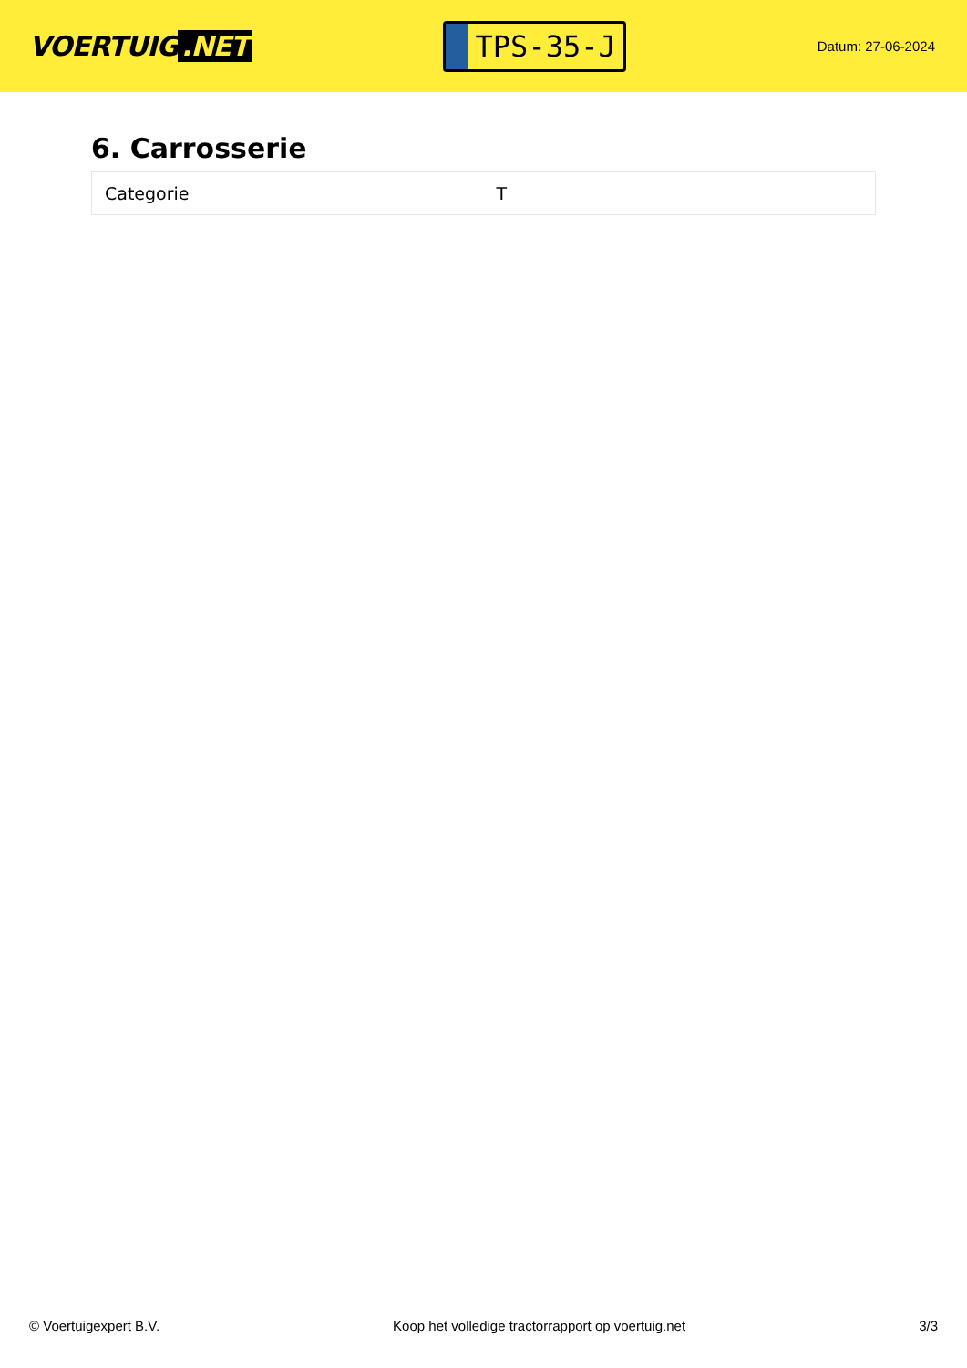VOERTUIG.NET
TPS-35-J
Datum: 27-06-2024
6. Carrosserie
| Categorie | T |
© Voertuigexpert B.V. Koop het volledige tractorrapport op voertuig.net 3/3